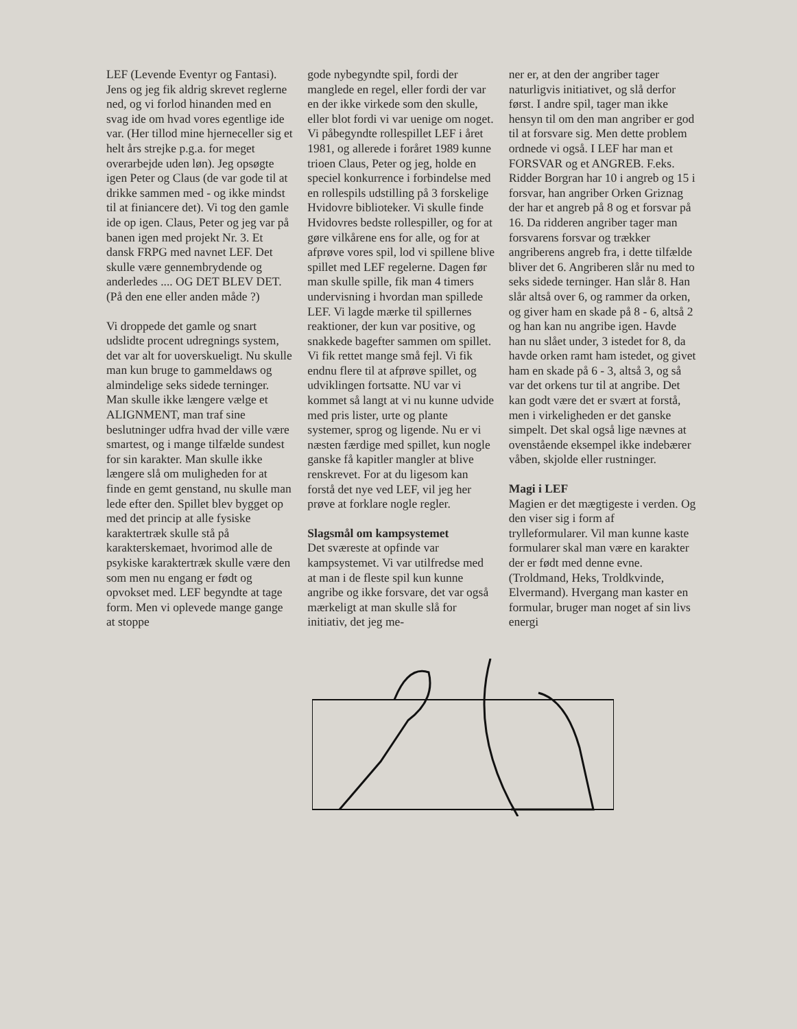LEF (Levende Eventyr og Fantasi). Jens og jeg fik aldrig skrevet reglerne ned, og vi forlod hinanden med en svag ide om hvad vores egentlige ide var. (Her tillod mine hjerneceller sig et helt års strejke p.g.a. for meget overarbejde uden løn). Jeg opsøgte igen Peter og Claus (de var gode til at drikke sammen med - og ikke mindst til at finiancere det). Vi tog den gamle ide op igen. Claus, Peter og jeg var på banen igen med projekt Nr. 3. Et dansk FRPG med navnet LEF. Det skulle være gennembrydende og anderledes .... OG DET BLEV DET. (På den ene eller anden måde ?)
Vi droppede det gamle og snart udslidte procent udregnings system, det var alt for uoverskueligt. Nu skulle man kun bruge to gammeldaws og almindelige seks sidede terninger. Man skulle ikke længere vælge et ALIGNMENT, man traf sine beslutninger udfra hvad der ville være smartest, og i mange tilfælde sundest for sin karakter. Man skulle ikke længere slå om muligheden for at finde en gemt genstand, nu skulle man lede efter den. Spillet blev bygget op med det princip at alle fysiske karaktertræk skulle stå på karakterskemaet, hvorimod alle de psykiske karaktertræk skulle være den som men nu engang er født og opvokset med. LEF begyndte at tage form. Men vi oplevede mange gange at stoppe
gode nybegyndte spil, fordi der manglede en regel, eller fordi der var en der ikke virkede som den skulle, eller blot fordi vi var uenige om noget. Vi påbegyndte rollespillet LEF i året 1981, og allerede i foråret 1989 kunne trioen Claus, Peter og jeg, holde en speciel konkurrence i forbindelse med en rollespils udstilling på 3 forskelige Hvidovre biblioteker. Vi skulle finde Hvidovres bedste rollespiller, og for at gøre vilkårene ens for alle, og for at afprøve vores spil, lod vi spillene blive spillet med LEF regelerne. Dagen før man skulle spille, fik man 4 timers undervisning i hvordan man spillede LEF. Vi lagde mærke til spillernes reaktioner, der kun var positive, og snakkede bagefter sammen om spillet. Vi fik rettet mange små fejl. Vi fik endnu flere til at afprøve spillet, og udviklingen fortsatte. NU var vi kommet så langt at vi nu kunne udvide med pris lister, urte og plante systemer, sprog og ligende. Nu er vi næsten færdige med spillet, kun nogle ganske få kapitler mangler at blive renskrevet. For at du ligesom kan forstå det nye ved LEF, vil jeg her prøve at forklare nogle regler.
Slagsmål om kampsystemet
Det sværeste at opfinde var kampsystemet. Vi var utilfredse med at man i de fleste spil kun kunne angribe og ikke forsvare, det var også mærkeligt at man skulle slå for initiativ, det jeg me-
ner er, at den der angriber tager naturligvis initiativet, og slå derfor først. I andre spil, tager man ikke hensyn til om den man angriber er god til at forsvare sig. Men dette problem ordnede vi også. I LEF har man et FORSVAR og et ANGREB. F.eks. Ridder Borgran har 10 i angreb og 15 i forsvar, han angriber Orken Griznag der har et angreb på 8 og et forsvar på 16. Da ridderen angriber tager man forsvarens forsvar og trækker angriberens angreb fra, i dette tilfælde bliver det 6. Angriberen slår nu med to seks sidede terninger. Han slår 8. Han slår altså over 6, og rammer da orken, og giver ham en skade på 8 - 6, altså 2 og han kan nu angribe igen. Havde han nu slået under, 3 istedet for 8, da havde orken ramt ham istedet, og givet ham en skade på 6 - 3, altså 3, og så var det orkens tur til at angribe. Det kan godt være det er svært at forstå, men i virkeligheden er det ganske simpelt. Det skal også lige nævnes at ovenstående eksempel ikke indebærer våben, skjolde eller rustninger.
Magi i LEF
Magien er det mægtigeste i verden. Og den viser sig i form af trylleformularer. Vil man kunne kaste formularer skal man være en karakter der er født med denne evne. (Troldmand, Heks, Troldkvinde, Elvermand). Hvergang man kaster en formular, bruger man noget af sin livs energi